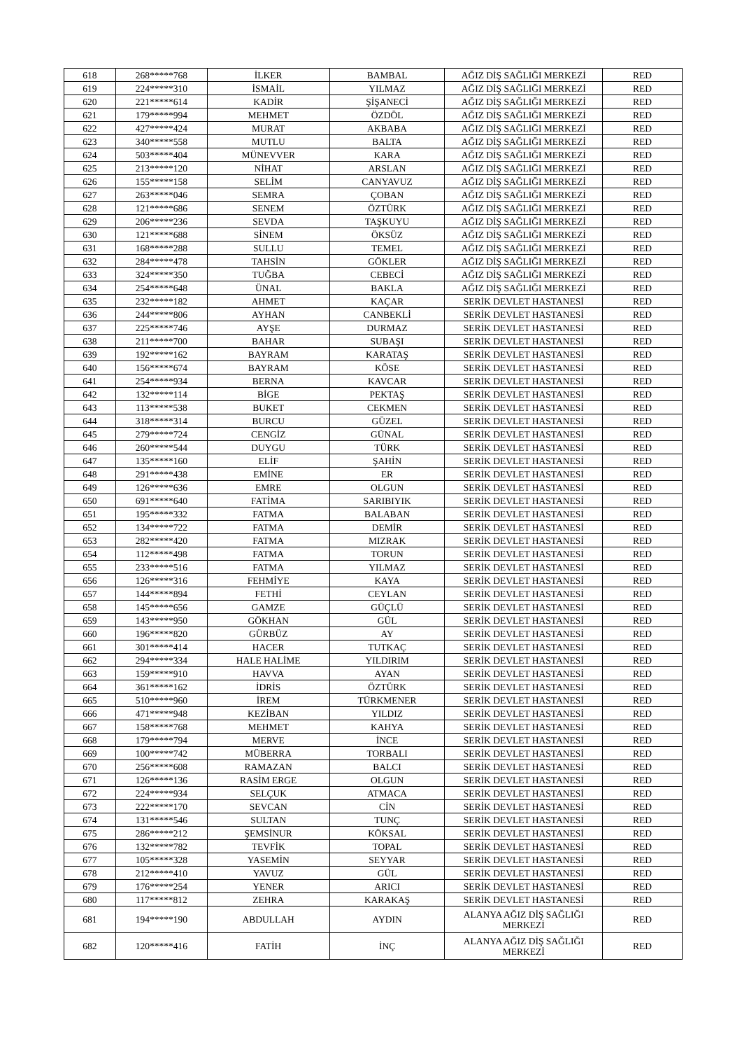| 618 | 268*****768 | İLKER | BAMBAL | AĞIZ DİŞ SAĞLIĞI MERKEZİ | RED |
| 619 | 224*****310 | İSMAİL | YILMAZ | AĞIZ DİŞ SAĞLIĞI MERKEZİ | RED |
| 620 | 221*****614 | KADİR | ŞİŞANECİ | AĞIZ DİŞ SAĞLIĞI MERKEZİ | RED |
| 621 | 179*****994 | MEHMET | ÖZDÖL | AĞIZ DİŞ SAĞLIĞI MERKEZİ | RED |
| 622 | 427*****424 | MURAT | AKBABA | AĞIZ DİŞ SAĞLIĞI MERKEZİ | RED |
| 623 | 340*****558 | MUTLU | BALTA | AĞIZ DİŞ SAĞLIĞI MERKEZİ | RED |
| 624 | 503*****404 | MÜNEVVER | KARA | AĞIZ DİŞ SAĞLIĞI MERKEZİ | RED |
| 625 | 213*****120 | NİHAT | ARSLAN | AĞIZ DİŞ SAĞLIĞI MERKEZİ | RED |
| 626 | 155*****158 | SELİM | CANYAVUZ | AĞIZ DİŞ SAĞLIĞI MERKEZİ | RED |
| 627 | 263*****046 | SEMRA | ÇOBAN | AĞIZ DİŞ SAĞLIĞI MERKEZİ | RED |
| 628 | 121*****686 | SENEM | ÖZTÜRK | AĞIZ DİŞ SAĞLIĞI MERKEZİ | RED |
| 629 | 206*****236 | SEVDA | TAŞKUYU | AĞIZ DİŞ SAĞLIĞI MERKEZİ | RED |
| 630 | 121*****688 | SİNEM | ÖKSÜZ | AĞIZ DİŞ SAĞLIĞI MERKEZİ | RED |
| 631 | 168*****288 | SULLU | TEMEL | AĞIZ DİŞ SAĞLIĞI MERKEZİ | RED |
| 632 | 284*****478 | TAHSİN | GÖKLER | AĞIZ DİŞ SAĞLIĞI MERKEZİ | RED |
| 633 | 324*****350 | TUĞBA | CEBECİ | AĞIZ DİŞ SAĞLIĞI MERKEZİ | RED |
| 634 | 254*****648 | ÜNAL | BAKLA | AĞIZ DİŞ SAĞLIĞI MERKEZİ | RED |
| 635 | 232*****182 | AHMET | KAÇAR | SERİK DEVLET HASTANESİ | RED |
| 636 | 244*****806 | AYHAN | CANBEKLİ | SERİK DEVLET HASTANESİ | RED |
| 637 | 225*****746 | AYŞE | DURMAZ | SERİK DEVLET HASTANESİ | RED |
| 638 | 211*****700 | BAHAR | SUBAŞI | SERİK DEVLET HASTANESİ | RED |
| 639 | 192*****162 | BAYRAM | KARATAŞ | SERİK DEVLET HASTANESİ | RED |
| 640 | 156*****674 | BAYRAM | KÖSE | SERİK DEVLET HASTANESİ | RED |
| 641 | 254*****934 | BERNA | KAVCAR | SERİK DEVLET HASTANESİ | RED |
| 642 | 132*****114 | BİGE | PEKTAŞ | SERİK DEVLET HASTANESİ | RED |
| 643 | 113*****538 | BUKET | CEKMEN | SERİK DEVLET HASTANESİ | RED |
| 644 | 318*****314 | BURCU | GÜZEL | SERİK DEVLET HASTANESİ | RED |
| 645 | 279*****724 | CENGİZ | GÜNAL | SERİK DEVLET HASTANESİ | RED |
| 646 | 260*****544 | DUYGU | TÜRK | SERİK DEVLET HASTANESİ | RED |
| 647 | 135*****160 | ELİF | ŞAHİN | SERİK DEVLET HASTANESİ | RED |
| 648 | 291*****438 | EMİNE | ER | SERİK DEVLET HASTANESİ | RED |
| 649 | 126*****636 | EMRE | OLGUN | SERİK DEVLET HASTANESİ | RED |
| 650 | 691*****640 | FATİMA | SARIBIYIK | SERİK DEVLET HASTANESİ | RED |
| 651 | 195*****332 | FATMA | BALABAN | SERİK DEVLET HASTANESİ | RED |
| 652 | 134*****722 | FATMA | DEMİR | SERİK DEVLET HASTANESİ | RED |
| 653 | 282*****420 | FATMA | MIZRAK | SERİK DEVLET HASTANESİ | RED |
| 654 | 112*****498 | FATMA | TORUN | SERİK DEVLET HASTANESİ | RED |
| 655 | 233*****516 | FATMA | YILMAZ | SERİK DEVLET HASTANESİ | RED |
| 656 | 126*****316 | FEHMİYE | KAYA | SERİK DEVLET HASTANESİ | RED |
| 657 | 144*****894 | FETHİ | CEYLAN | SERİK DEVLET HASTANESİ | RED |
| 658 | 145*****656 | GAMZE | GÜÇLÜ | SERİK DEVLET HASTANESİ | RED |
| 659 | 143*****950 | GÖKHAN | GÜL | SERİK DEVLET HASTANESİ | RED |
| 660 | 196*****820 | GÜRBÜZ | AY | SERİK DEVLET HASTANESİ | RED |
| 661 | 301*****414 | HACER | TUTKAÇ | SERİK DEVLET HASTANESİ | RED |
| 662 | 294*****334 | HALE HALİME | YILDIRIM | SERİK DEVLET HASTANESİ | RED |
| 663 | 159*****910 | HAVVA | AYAN | SERİK DEVLET HASTANESİ | RED |
| 664 | 361*****162 | İDRİS | ÖZTÜRK | SERİK DEVLET HASTANESİ | RED |
| 665 | 510*****960 | İREM | TÜRKMENER | SERİK DEVLET HASTANESİ | RED |
| 666 | 471*****948 | KEZİBAN | YILDIZ | SERİK DEVLET HASTANESİ | RED |
| 667 | 158*****768 | MEHMET | KAHYA | SERİK DEVLET HASTANESİ | RED |
| 668 | 179*****794 | MERVE | İNCE | SERİK DEVLET HASTANESİ | RED |
| 669 | 100*****742 | MÜBERRA | TORBALI | SERİK DEVLET HASTANESİ | RED |
| 670 | 256*****608 | RAMAZAN | BALCI | SERİK DEVLET HASTANESİ | RED |
| 671 | 126*****136 | RASİM ERGE | OLGUN | SERİK DEVLET HASTANESİ | RED |
| 672 | 224*****934 | SELÇUK | ATMACA | SERİK DEVLET HASTANESİ | RED |
| 673 | 222*****170 | SEVCAN | CİN | SERİK DEVLET HASTANESİ | RED |
| 674 | 131*****546 | SULTAN | TUNÇ | SERİK DEVLET HASTANESİ | RED |
| 675 | 286*****212 | ŞEMSİNUR | KÖKSAL | SERİK DEVLET HASTANESİ | RED |
| 676 | 132*****782 | TEVFİK | TOPAL | SERİK DEVLET HASTANESİ | RED |
| 677 | 105*****328 | YASEMİN | SEYYAR | SERİK DEVLET HASTANESİ | RED |
| 678 | 212*****410 | YAVUZ | GÜL | SERİK DEVLET HASTANESİ | RED |
| 679 | 176*****254 | YENER | ARICI | SERİK DEVLET HASTANESİ | RED |
| 680 | 117*****812 | ZEHRA | KARAKAŞ | SERİK DEVLET HASTANESİ | RED |
| 681 | 194*****190 | ABDULLAH | AYDIN | ALANYA AĞIZ DİŞ SAĞLIĞI MERKEZİ | RED |
| 682 | 120*****416 | FATİH | İNÇ | ALANYA AĞIZ DİŞ SAĞLIĞI MERKEZİ | RED |